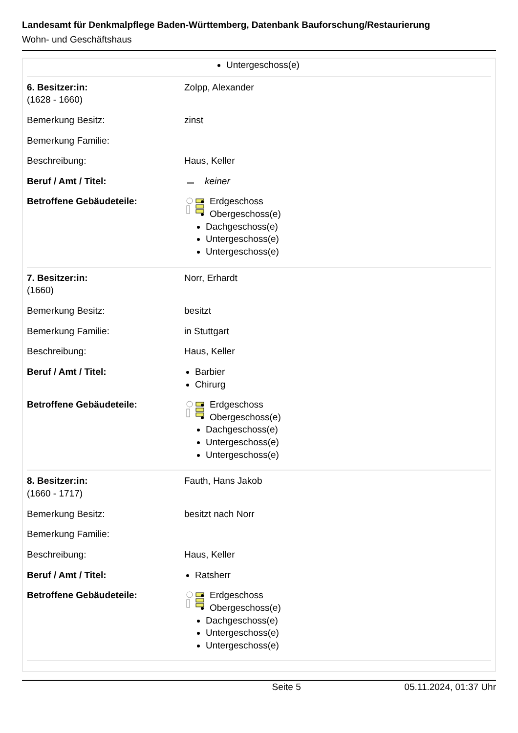Landesamt für Denkmalpflege Baden-Württemberg, Datenbank Bauforschung/Restaurierung
Wohn- und Geschäftshaus
| | Untergeschoss(e) |
| 6. Besitzer:in: (1628 - 1660) | Zolpp, Alexander |
| Bemerkung Besitz: | zinst |
| Bemerkung Familie: | |
| Beschreibung: | Haus, Keller |
| Beruf / Amt / Titel: | keiner |
| Betroffene Gebäudeteile: | Erdgeschoss Obergeschoss(e) Dachgeschoss(e) Untergeschoss(e) Untergeschoss(e) |
| 7. Besitzer:in: (1660) | Norr, Erhardt |
| Bemerkung Besitz: | besitzt |
| Bemerkung Familie: | in Stuttgart |
| Beschreibung: | Haus, Keller |
| Beruf / Amt / Titel: | Barbier Chirurg |
| Betroffene Gebäudeteile: | Erdgeschoss Obergeschoss(e) Dachgeschoss(e) Untergeschoss(e) Untergeschoss(e) |
| 8. Besitzer:in: (1660 - 1717) | Fauth, Hans Jakob |
| Bemerkung Besitz: | besitzt nach Norr |
| Bemerkung Familie: | |
| Beschreibung: | Haus, Keller |
| Beruf / Amt / Titel: | Ratsherr |
| Betroffene Gebäudeteile: | Erdgeschoss Obergeschoss(e) Dachgeschoss(e) Untergeschoss(e) Untergeschoss(e) |
Seite 5 05.11.2024, 01:37 Uhr